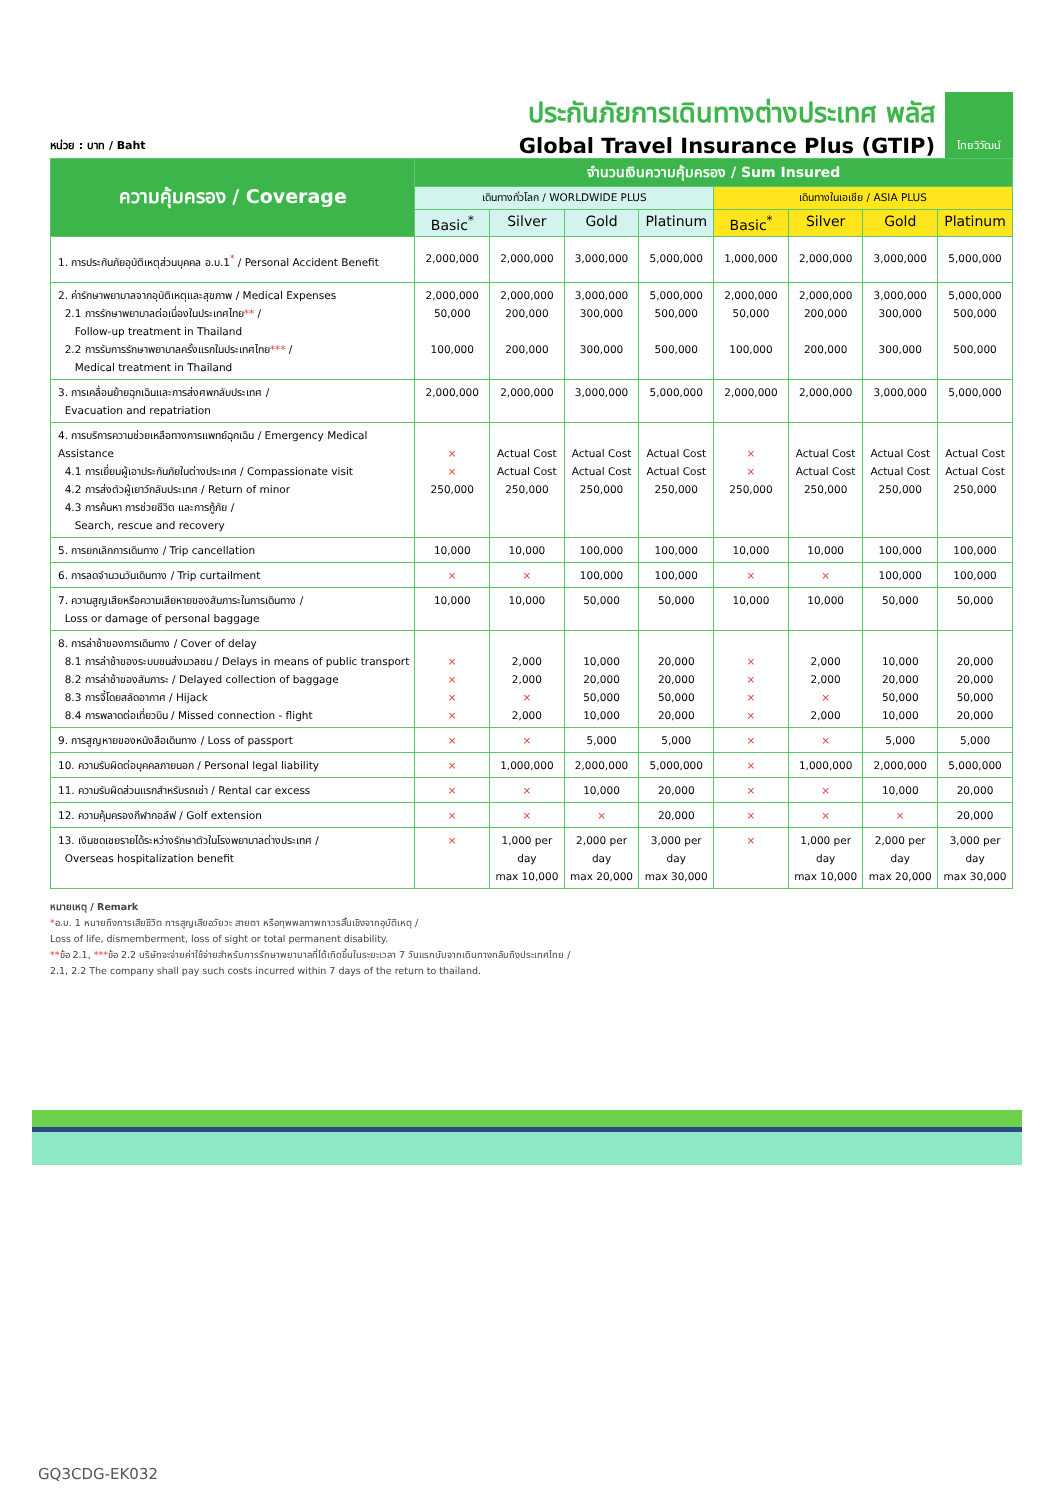หน่วย : บาท / Baht
ประกันภัยการเดินทางต่างประเทศ พลัส
Global Travel Insurance Plus (GTIP)
ไทยวิวัฒน์
| ความคุ้มครอง / Coverage | จำนวนเงินความคุ้มครอง / Sum Insured | | | | | | | |
| --- | --- | --- | --- | --- | --- | --- | --- | --- |
| | เดินทางทั่วโลก / WORLDWIDE PLUS | | | | เดินทางในเอเชีย / ASIA PLUS | | | |
| | Basic<sup>*</sup> | Silver | Gold | Platinum | Basic<sup>*</sup> | Silver | Gold | Platinum |
| 1. การประกันภัยอุบัติเหตุส่วนบุคคล อ.บ.1<sup>*</sup> / Personal Accident Benefit | 2,000,000 | 2,000,000 | 3,000,000 | 5,000,000 | 1,000,000 | 2,000,000 | 3,000,000 | 5,000,000 |
| 2. ค่ารักษาพยาบาลจากอุบัติเหตุและสุขภาพ / Medical Expenses 2.1 การรักษาพยาบาลต่อเนื่องในประเทศไทย ** / Follow-up treatment in Thailand 2.2 การรับการรักษาพยาบาลครั้งแรกในประเทศไทย *** / Medical treatment in Thailand | 2,000,000 50,000 100,000 | 2,000,000 200,000 200,000 | 3,000,000 300,000 300,000 | 5,000,000 500,000 500,000 | 2,000,000 50,000 100,000 | 2,000,000 200,000 200,000 | 3,000,000 300,000 300,000 | 5,000,000 500,000 500,000 |
| 3. การเคลื่อนย้ายฉุกเฉินและการส่งศพกลับประเทศ / Evacuation and repatriation | 2,000,000 | 2,000,000 | 3,000,000 | 5,000,000 | 2,000,000 | 2,000,000 | 3,000,000 | 5,000,000 |
| 4. การบริการความช่วยเหลือทางการแพทย์ฉุกเฉิน / Emergency Medical Assistance 4.1 การเยี่ยมผู้เอาประกันภัยในต่างประเทศ / Compassionate visit 4.2 การส่งตัวผู้เยาว์กลับประเทศ / Return of minor 4.3 การค้นหา การช่วยชีวิต และการกู้ภัย / Search, rescue and recovery | × × 250,000 | Actual Cost Actual Cost 250,000 | Actual Cost Actual Cost 250,000 | Actual Cost Actual Cost 250,000 | × × 250,000 | Actual Cost Actual Cost 250,000 | Actual Cost Actual Cost 250,000 | Actual Cost Actual Cost 250,000 |
| 5. การยกเลิกการเดินทาง / Trip cancellation | 10,000 | 10,000 | 100,000 | 100,000 | 10,000 | 10,000 | 100,000 | 100,000 |
| 6. การลดจำนวนวันเดินทาง / Trip curtailment | × | × | 100,000 | 100,000 | × | × | 100,000 | 100,000 |
| 7. ความสูญเสียหรือความเสียหายของสัมภาระในการเดินทาง / Loss or damage of personal baggage | 10,000 | 10,000 | 50,000 | 50,000 | 10,000 | 10,000 | 50,000 | 50,000 |
| 8. การล่าช้าของการเดินทาง / Cover of delay 8.1 การล่าช้าของระบบขนส่งมวลชน / Delays in means of public transport 8.2 การล่าช้าของสัมภาระ / Delayed collection of baggage 8.3 การจี้โดยสลัดอากาศ / Hijack 8.4 การพลาดต่อเที่ยวบิน / Missed connection - flight | × × × × | 2,000 2,000 × 2,000 | 10,000 20,000 50,000 10,000 | 20,000 20,000 50,000 20,000 | × × × × | 2,000 2,000 × 2,000 | 10,000 20,000 50,000 10,000 | 20,000 20,000 50,000 20,000 |
| 9. การสูญหายของหนังสือเดินทาง / Loss of passport | × | × | 5,000 | 5,000 | × | × | 5,000 | 5,000 |
| 10. ความรับผิดต่อบุคคลภายนอก / Personal legal liability | × | 1,000,000 | 2,000,000 | 5,000,000 | × | 1,000,000 | 2,000,000 | 5,000,000 |
| 11. ความรับผิดส่วนแรกสำหรับรถเช่า / Rental car excess | × | × | 10,000 | 20,000 | × | × | 10,000 | 20,000 |
| 12. ความคุ้มครองกีฬากอล์ฟ / Golf extension | × | × | × | 20,000 | × | × | × | 20,000 |
| 13. เงินชดเชยรายได้ระหว่างรักษาตัวในโรงพยาบาลต่างประเทศ / Overseas hospitalization benefit | × | 1,000 per day max 10,000 | 2,000 per day max 20,000 | 3,000 per day max 30,000 | × | 1,000 per day max 10,000 | 2,000 per day max 20,000 | 3,000 per day max 30,000 |
หมายเหตุ / Remark
*อ.บ. 1 หมายถึงการเสียชีวิต การสูญเสียอวัยวะ สายตา หรือทุพพลภาพถาวรสิ้นเชิงจากอุบัติเหตุ /
Loss of life, dismemberment, loss of sight or total permanent disability.
**ข้อ 2.1, ***ข้อ 2.2 บริษัทจะจ่ายค่าใช้จ่ายสำหรับการรักษาพยาบาลที่ได้เกิดขึ้นในระยะเวลา 7 วันแรกนับจากเดินทางกลับถึงประเทศไทย /
2.1, 2.2 The company shall pay such costs incurred within 7 days of the return to thailand.
GQ3CDG-EK032